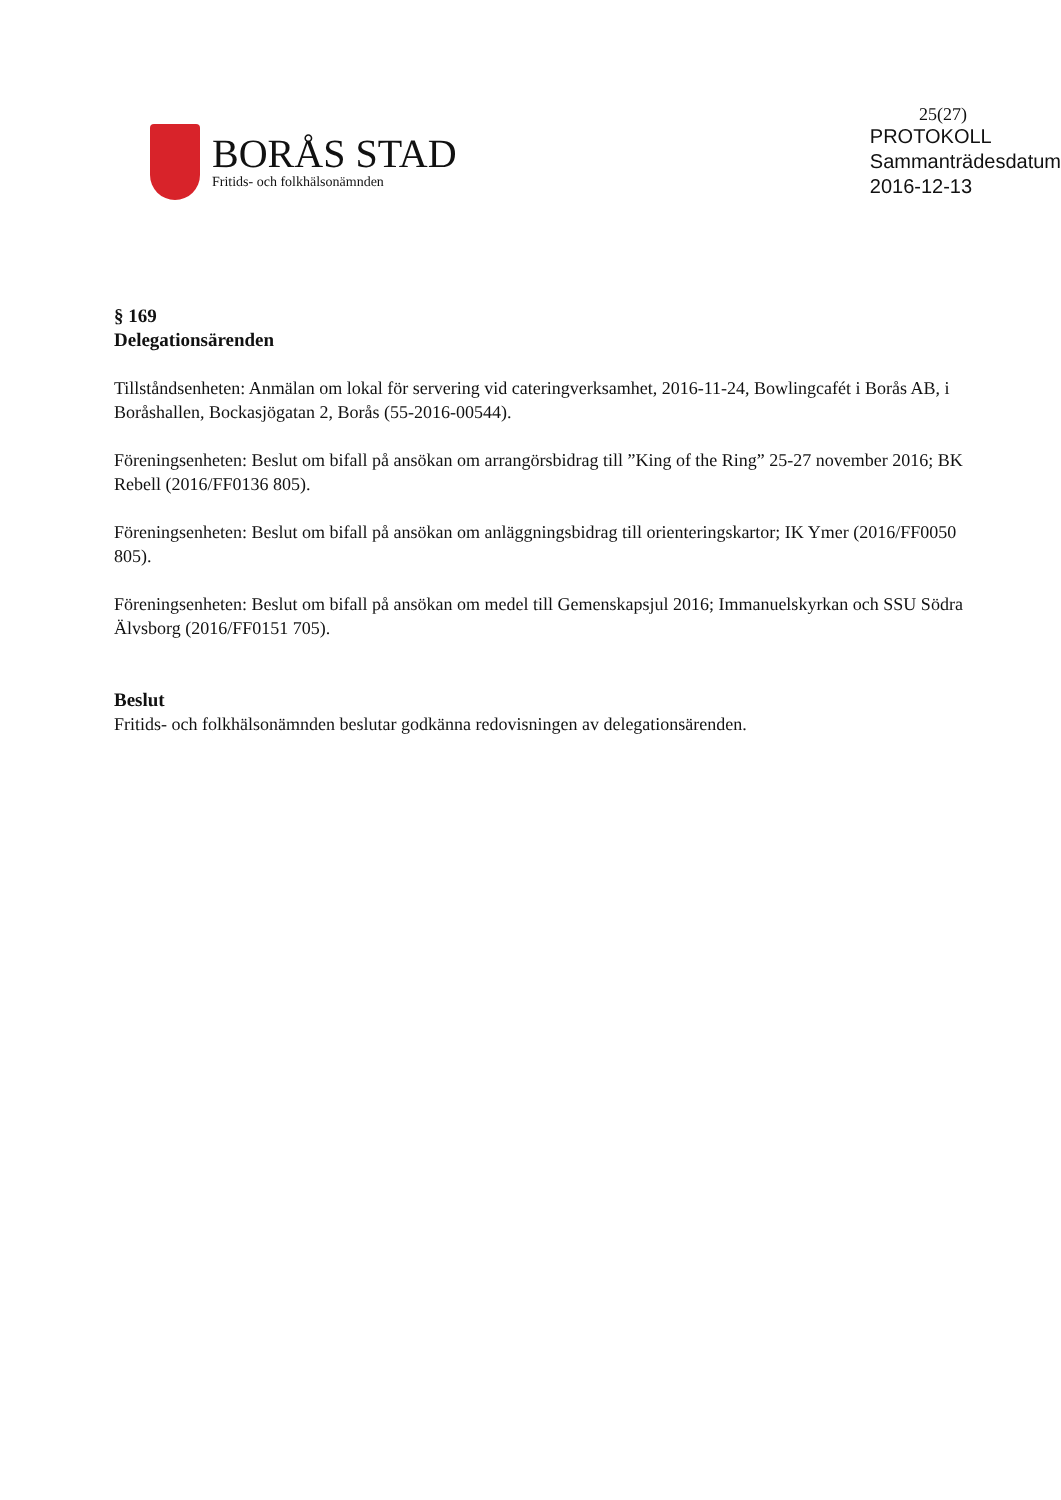25(27)
BORÅS STAD
Fritids- och folkhälsonämnden
PROTOKOLL
Sammanträdesdatum
2016-12-13
§ 169
Delegationsärenden
Tillståndsenheten: Anmälan om lokal för servering vid cateringverksamhet, 2016-11-24, Bowlingcafét i Borås AB, i Boråshallen, Bockasjögatan 2, Borås (55-2016-00544).
Föreningsenheten: Beslut om bifall på ansökan om arrangörsbidrag till ”King of the Ring” 25-27 november 2016; BK Rebell (2016/FF0136 805).
Föreningsenheten: Beslut om bifall på ansökan om anläggningsbidrag till orienteringskartor; IK Ymer (2016/FF0050 805).
Föreningsenheten: Beslut om bifall på ansökan om medel till Gemenskapsjul 2016; Immanuelskyrkan och SSU Södra Älvsborg (2016/FF0151 705).
Beslut
Fritids- och folkhälsonämnden beslutar godkänna redovisningen av delegationsärenden.